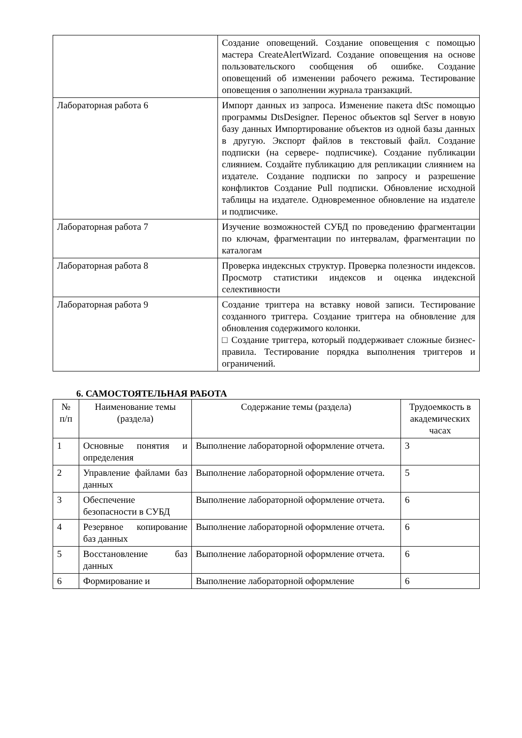| | Создание оповещений. Создание оповещения с помощью мастера CreateAlertWizard. Создание оповещения на основе пользовательского сообщения об ошибке. Создание оповещений об изменении рабочего режима. Тестирование оповещения о заполнении журнала транзакций. |
| Лабораторная работа 6 | Импорт данных из запроса. Изменение пакета dtSc помощью программы DtsDesigner. Перенос объектов sql Server в новую базу данных Импортирование объектов из одной базы данных в другую. Экспорт файлов в текстовый файл. Создание подписки (на сервере- подписчике). Создание публикации слиянием. Создайте публикацию для репликации слиянием на издателе. Создание подписки по запросу и разрешение конфликтов Создание Pull подписки. Обновление исходной таблицы на издателе. Одновременное обновление на издателе и подписчике. |
| Лабораторная работа 7 | Изучение возможностей СУБД по проведению фрагментации по ключам, фрагментации по интервалам, фрагментации по каталогам |
| Лабораторная работа 8 | Проверка индексных структур. Проверка полезности индексов. Просмотр статистики индексов и оценка индексной селективности |
| Лабораторная работа 9 | Создание триггера на вставку новой записи. Тестирование созданного триггера. Создание триггера на обновление для обновления содержимого колонки. □ Создание триггера, который поддерживает сложные бизнес- правила. Тестирование порядка выполнения триггеров и ограничений. |
6. САМОСТОЯТЕЛЬНАЯ РАБОТА
| № п/п | Наименование темы (раздела) | Содержание темы (раздела) | Трудоемкость в академических часах |
| --- | --- | --- | --- |
| 1 | Основные понятия и определения | Выполнение лабораторной оформление отчета. | 3 |
| 2 | Управление файлами баз данных | Выполнение лабораторной оформление отчета. | 5 |
| 3 | Обеспечение безопасности в СУБД | Выполнение лабораторной оформление отчета. | 6 |
| 4 | Резервное копирование баз данных | Выполнение лабораторной оформление отчета. | 6 |
| 5 | Восстановление баз данных | Выполнение лабораторной оформление отчета. | 6 |
| 6 | Формирование и | Выполнение лабораторной оформление | 6 |